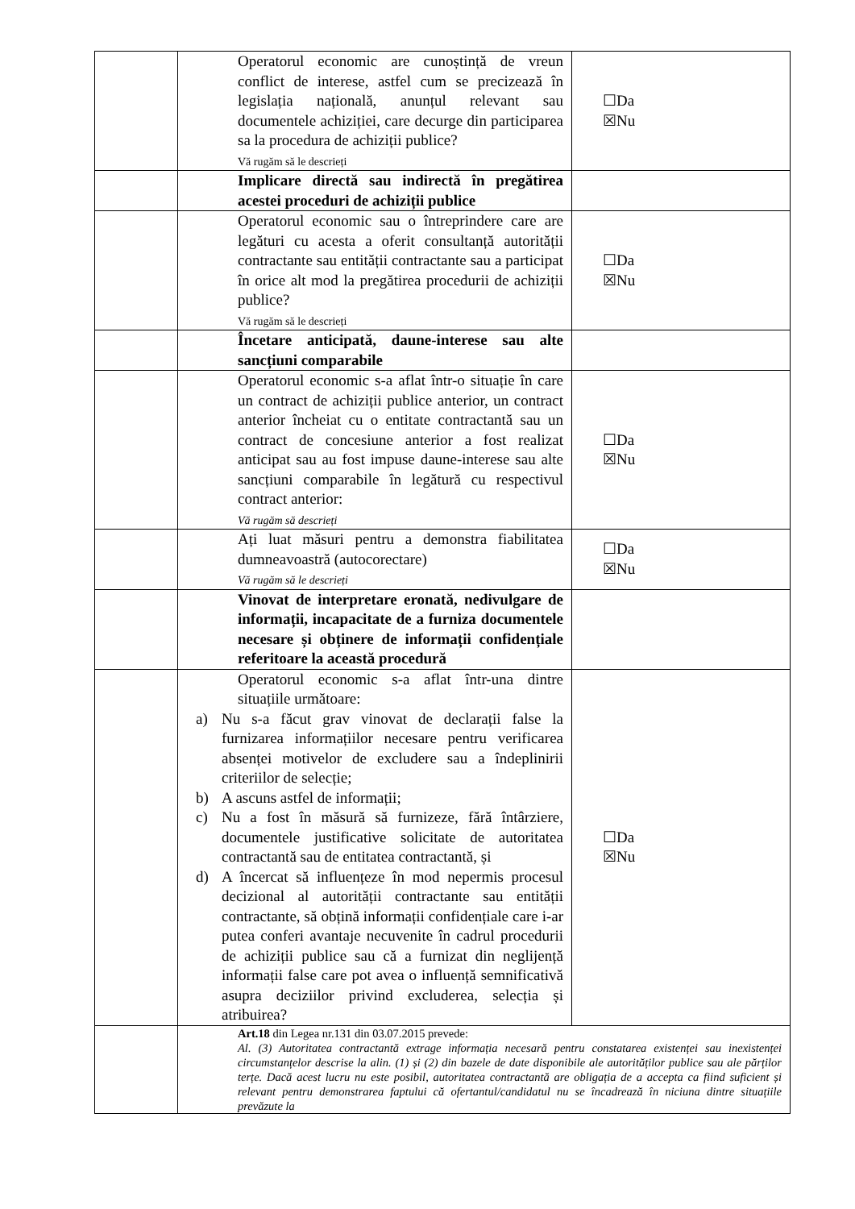| | | Operatorul economic are cunoștință de vreun conflict de interese, astfel cum se precizează în legislația națională, anunțul relevant sau documentele achiziției, care decurge din participarea sa la procedura de achiziții publice? Vă rugăm să le descrieți | ☐Da ☒Nu |
| | | Implicare directă sau indirectă în pregătirea acestei proceduri de achiziții publice | |
| | | Operatorul economic sau o întreprindere care are legături cu acesta a oferit consultanță autorității contractante sau entității contractante sau a participat în orice alt mod la pregătirea procedurii de achiziții publice? Vă rugăm să le descrieți | ☐Da ☒Nu |
| | | Încetare anticipată, daune-interese sau alte sancțiuni comparabile | |
| | | Operatorul economic s-a aflat într-o situație în care un contract de achiziții publice anterior, un contract anterior încheiat cu o entitate contractantă sau un contract de concesiune anterior a fost realizat anticipat sau au fost impuse daune-interese sau alte sancțiuni comparabile în legătură cu respectivul contract anterior: Vă rugăm să descrieți | ☐Da ☒Nu |
| | | Ați luat măsuri pentru a demonstra fiabilitatea dumneavoastră (autocorectare) Vă rugăm să le descrieți | ☐Da ☒Nu |
| | | Vinovat de interpretare eronată, nedivulgare de informații, incapacitate de a furniza documentele necesare și obținere de informații confidențiale referitoare la această procedură | |
| | | Operatorul economic s-a aflat într-una dintre situațiile următoare: a) Nu s-a făcut grav vinovat de declarații false la furnizarea informațiilor necesare pentru verificarea absenței motivelor de excludere sau a îndeplinirii criteriilor de selecție; b) A ascuns astfel de informații; c) Nu a fost în măsură să furnizeze, fără întârziere, documentele justificative solicitate de autoritatea contractantă sau de entitatea contractantă, și d) A încercat să influențeze în mod nepermis procesul decizional al autorității contractante sau entității contractante, să obțină informații confidențiale care i-ar putea conferi avantaje necuvenite în cadrul procedurii de achiziții publice sau că a furnizat din neglijență informații false care pot avea o influență semnificativă asupra deciziilor privind excluderea, selecția și atribuirea? | ☐Da ☒Nu |
| | | Art.18 din Legea nr.131 din 03.07.2015 prevede: Al. (3) Autoritatea contractantă extrage informația necesară pentru constatarea existenței sau inexistenței circumstanțelor descrise la alin. (1) și (2) din bazele de date disponibile ale autorităților publice sau ale părților terțe. Dacă acest lucru nu este posibil, autoritatea contractantă are obligația de a accepta ca fiind suficient și relevant pentru demonstrarea faptului că ofertantul/candidatul nu se încadrează în niciuna dintre situațiile prevăzute la | |